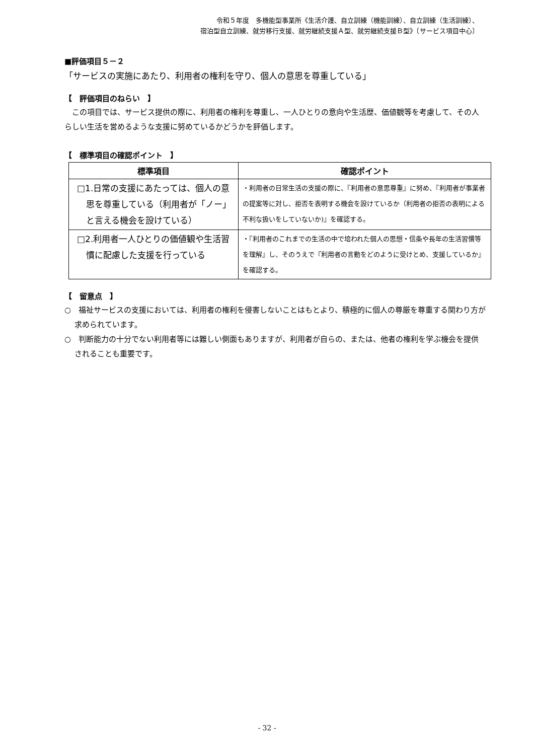令和５年度　多機能型事業所《生活介護、自立訓練（機能訓練）、自立訓練（生活訓練）、
宿泊型自立訓練、就労移行支援、就労継続支援Ａ型、就労継続支援Ｂ型》〔サービス項目中心〕
■評価項目５－２
「サービスの実施にあたり、利用者の権利を守り、個人の意思を尊重している」
【　評価項目のねらい　】
　この項目では、サービス提供の際に、利用者の権利を尊重し、一人ひとりの意向や生活歴、価値観等を考慮して、その人らしい生活を営めるような支援に努めているかどうかを評価します。
【　標準項目の確認ポイント　】
| 標準項目 | 確認ポイント |
| --- | --- |
| □1.日常の支援にあたっては、個人の意思を尊重している（利用者が「ノー」と言える機会を設けている） | ・利用者の日常生活の支援の際に、『利用者の意思尊重』に努め、『利用者が事業者の提案等に対し、拒否を表明する機会を設けているか（利用者の拒否の表明による不利な扱いをしていないか)』を確認する。 |
| □2.利用者一人ひとりの価値観や生活習慣に配慮した支援を行っている | ・『利用者のこれまでの生活の中で培われた個人の思想・信条や長年の生活習慣等を理解』し、そのうえで『利用者の言動をどのように受けとめ、支援しているか』を確認する。 |
【　留意点　】
○　福祉サービスの支援においては、利用者の権利を侵害しないことはもとより、積極的に個人の尊厳を尊重する関わり方が求められています。
○　判断能力の十分でない利用者等には難しい側面もありますが、利用者が自らの、または、他者の権利を学ぶ機会を提供されることも重要です。
- 32 -